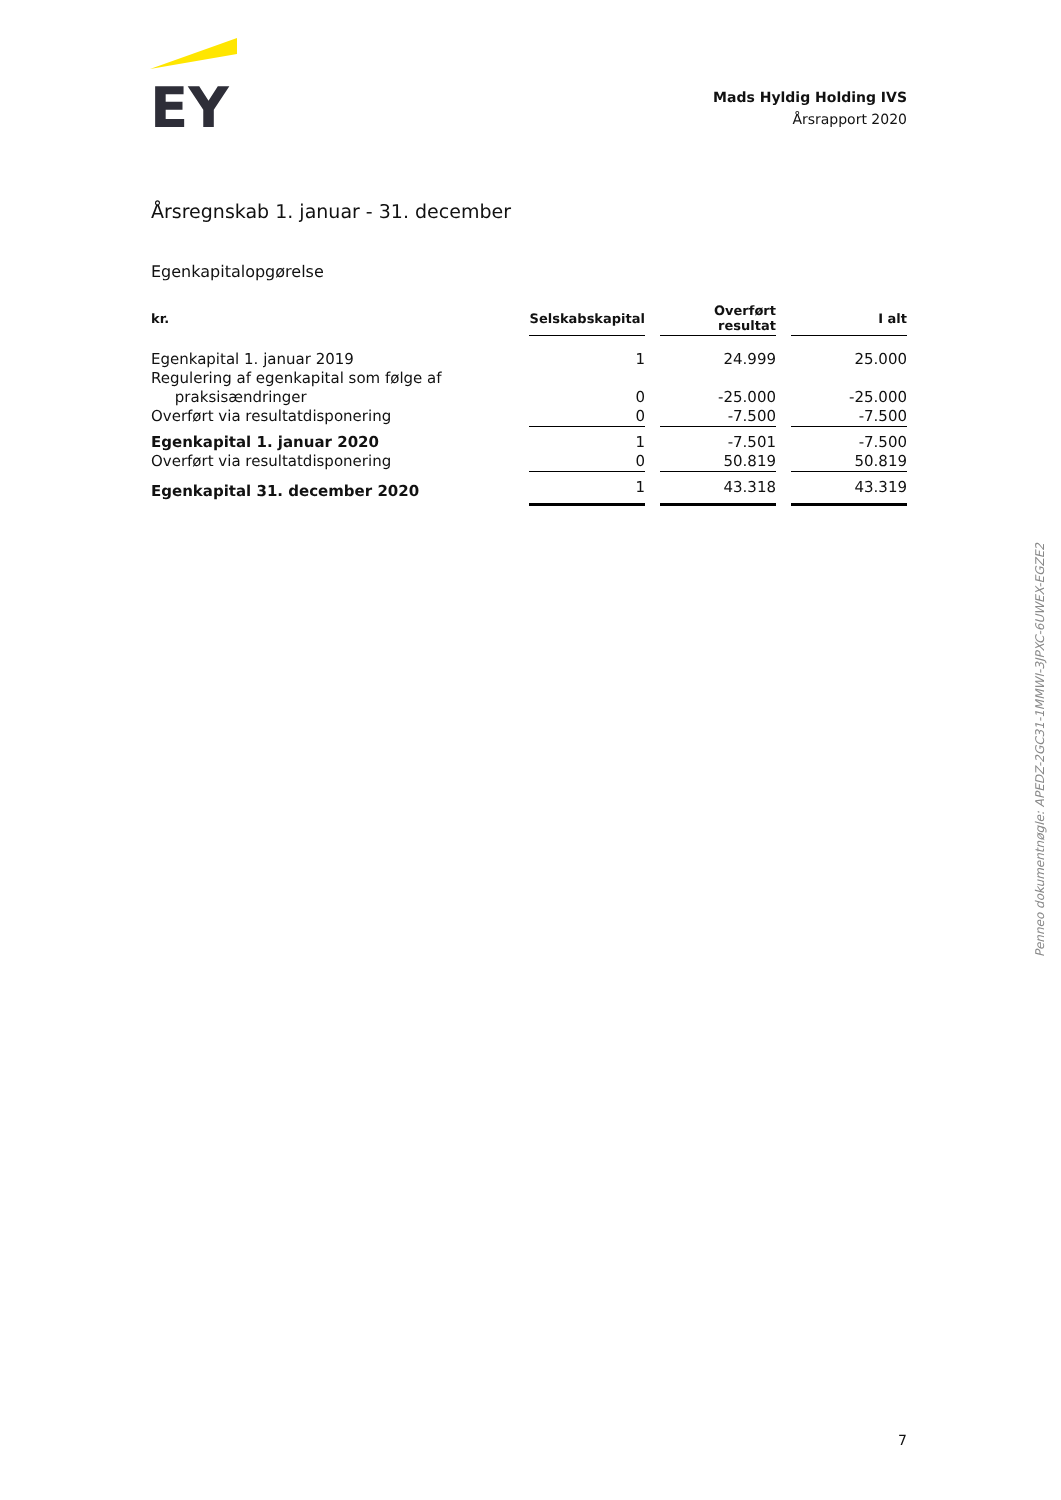EY
Mads Hyldig Holding IVS
Årsrapport 2020
Årsregnskab 1. januar - 31. december
Egenkapitalopgørelse
| kr. | Selskabskapital | Overført resultat | I alt |
| --- | --- | --- | --- |
| Egenkapital 1. januar 2019 | 1 | 24.999 | 25.000 |
| Regulering af egenkapital som følge af praksisændringer | 0 | -25.000 | -25.000 |
| Overført via resultatdisponering | 0 | -7.500 | -7.500 |
| Egenkapital 1. januar 2020 | 1 | -7.501 | -7.500 |
| Overført via resultatdisponering | 0 | 50.819 | 50.819 |
| Egenkapital 31. december 2020 | 1 | 43.318 | 43.319 |
Penneo dokumentnøgle: APEDZ-2GC31-1MMWI-3JPXC-6UWEX-EGZE2
7